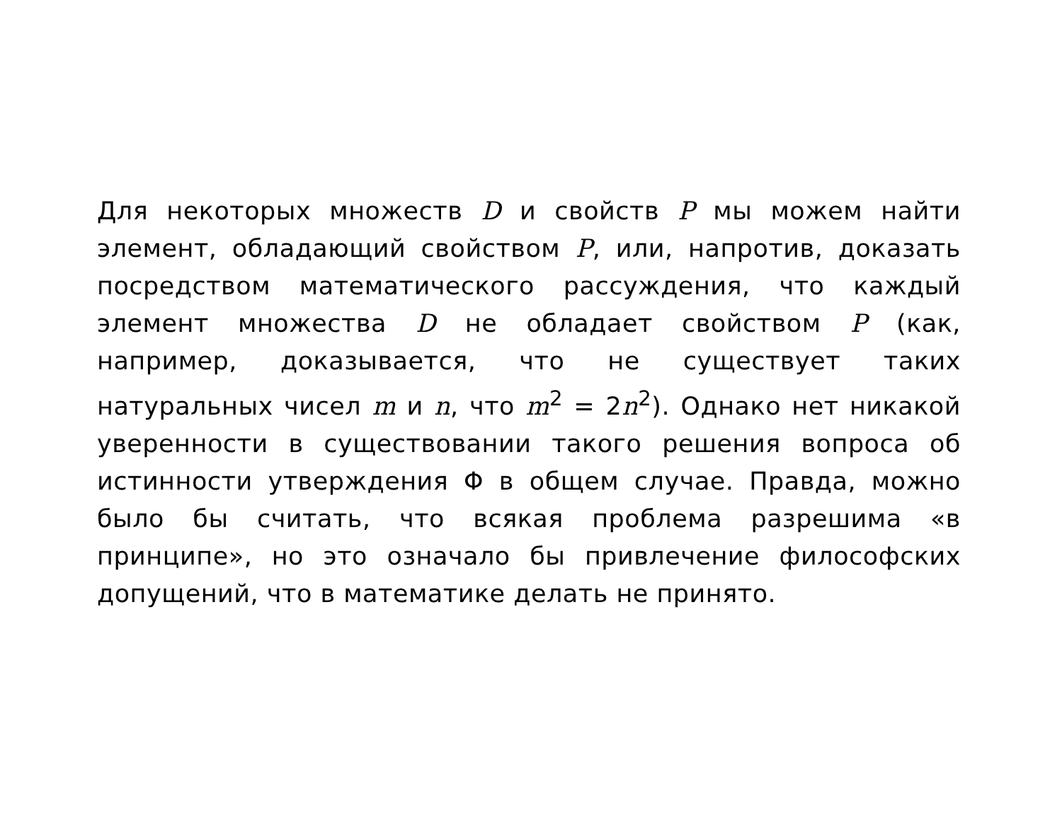Для некоторых множеств D и свойств P мы можем найти элемент, обладающий свойством P, или, напротив, доказать посредством математического рассуждения, что каждый элемент множества D не обладает свойством P (как, например, доказывается, что не существует таких натуральных чисел m и n, что m<sup>2</sup> = 2n<sup>2</sup>). Однако нет никакой уверенности в существовании такого решения вопроса об истинности утверждения Φ в общем случае. Правда, можно было бы считать, что всякая проблема разрешима «в принципе», но это означало бы привлечение философских допущений, что в математике делать не принято.